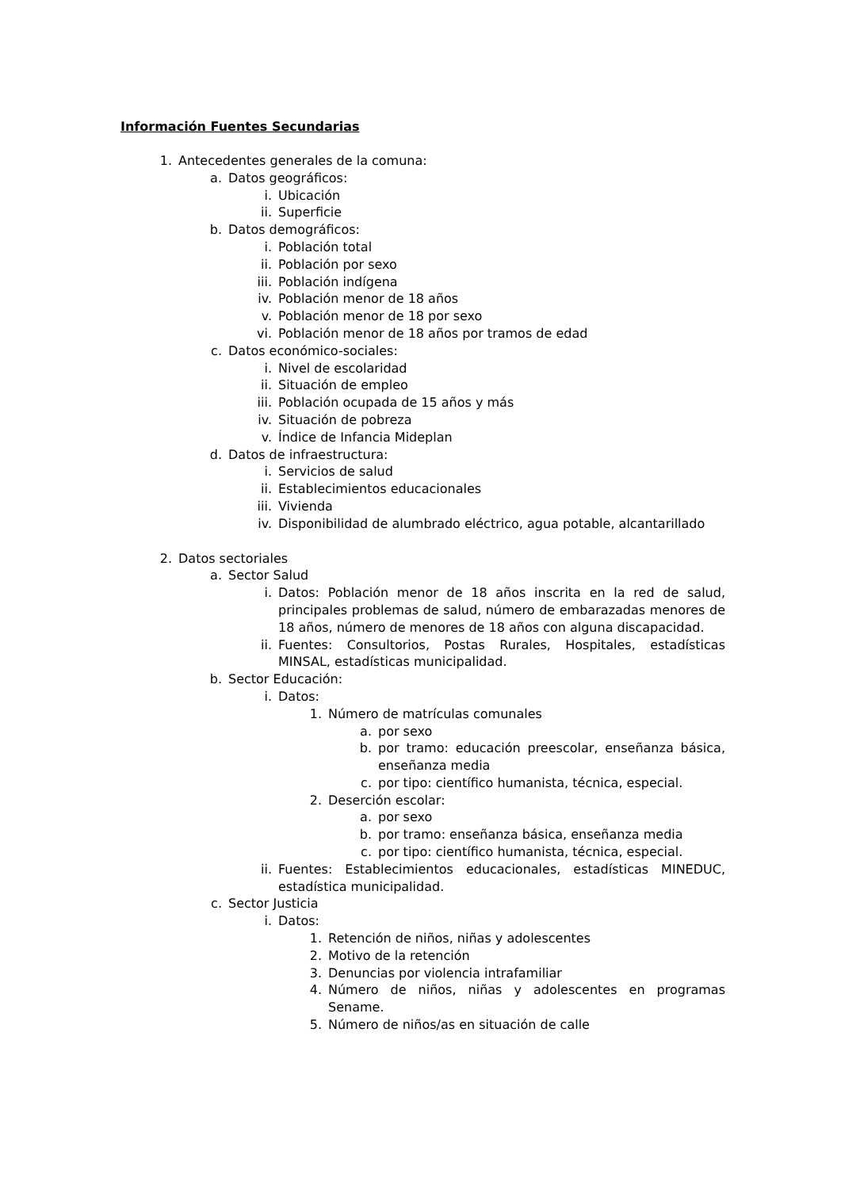Información Fuentes Secundarias
1. Antecedentes generales de la comuna:
a. Datos geográficos:
i. Ubicación
ii. Superficie
b. Datos demográficos:
i. Población total
ii. Población por sexo
iii. Población indígena
iv. Población menor de 18 años
v. Población menor de 18 por sexo
vi. Población menor de 18 años por tramos de edad
c. Datos económico-sociales:
i. Nivel de escolaridad
ii. Situación de empleo
iii. Población ocupada de 15 años y más
iv. Situación de pobreza
v. Índice de Infancia Mideplan
d. Datos de infraestructura:
i. Servicios de salud
ii. Establecimientos educacionales
iii. Vivienda
iv. Disponibilidad de alumbrado eléctrico, agua potable, alcantarillado
2. Datos sectoriales
a. Sector Salud
i. Datos: Población menor de 18 años inscrita en la red de salud, principales problemas de salud, número de embarazadas menores de 18 años, número de menores de 18 años con alguna discapacidad.
ii. Fuentes: Consultorios, Postas Rurales, Hospitales, estadísticas MINSAL, estadísticas municipalidad.
b. Sector Educación:
i. Datos:
1. Número de matrículas comunales
a. por sexo
b. por tramo: educación preescolar, enseñanza básica, enseñanza media
c. por tipo: científico humanista, técnica, especial.
2. Deserción escolar:
a. por sexo
b. por tramo: enseñanza básica, enseñanza media
c. por tipo: científico humanista, técnica, especial.
ii. Fuentes: Establecimientos educacionales, estadísticas MINEDUC, estadística municipalidad.
c. Sector Justicia
i. Datos:
1. Retención de niños, niñas y adolescentes
2. Motivo de la retención
3. Denuncias por violencia intrafamiliar
4. Número de niños, niñas y adolescentes en programas Sename.
5. Número de niños/as en situación de calle